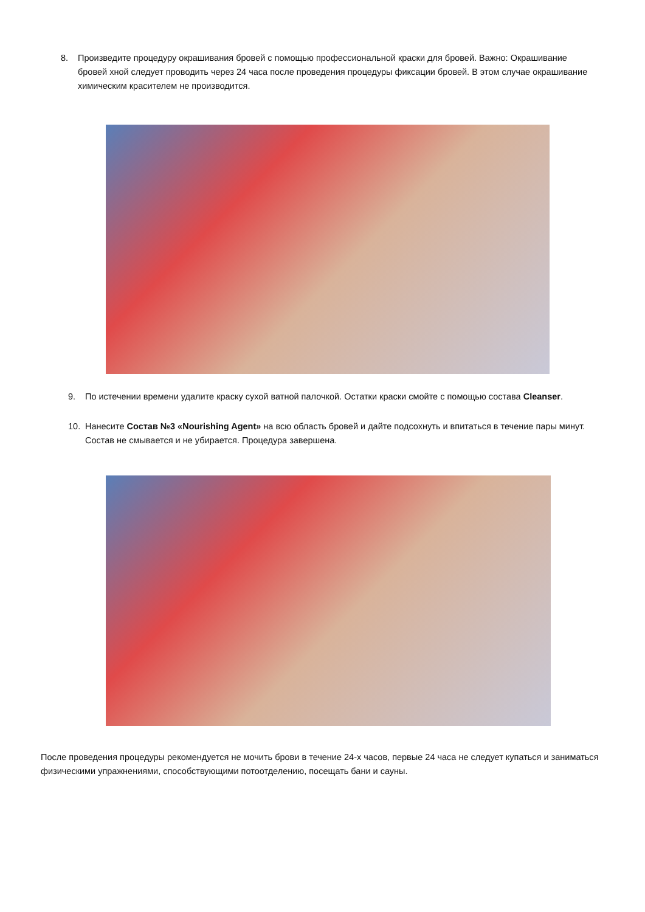8. Произведите процедуру окрашивания бровей с помощью профессиональной краски для бровей. Важно: Окрашивание бровей хной следует проводить через 24 часа после проведения процедуры фиксации бровей. В этом случае окрашивание химическим красителем не производится.
9. По истечении времени удалите краску сухой ватной палочкой. Остатки краски смойте с помощью состава Cleanser.
10. Нанесите Состав №3 «Nourishing Agent» на всю область бровей и дайте подсохнуть и впитаться в течение пары минут. Состав не смывается и не убирается. Процедура завершена.
После проведения процедуры рекомендуется не мочить брови в течение 24-х часов, первые 24 часа не следует купаться и заниматься физическими упражнениями, способствующими потоотделению, посещать бани и сауны.